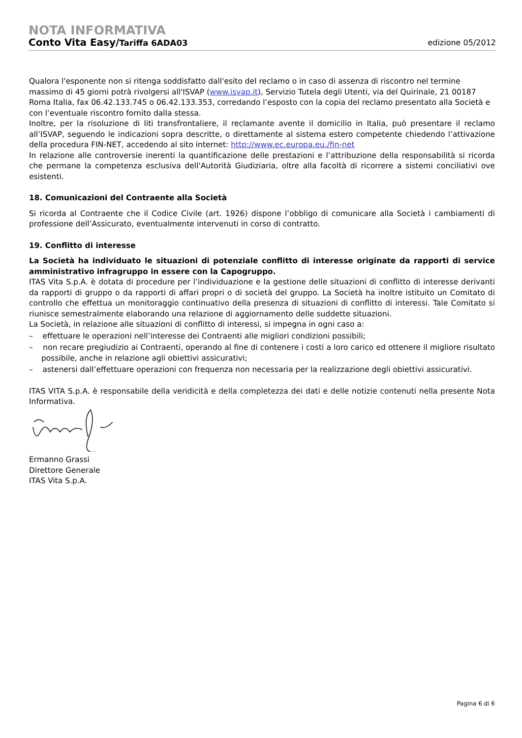NOTA INFORMATIVA
Conto Vita Easy/Tariffa 6ADA03 edizione 05/2012
Qualora l'esponente non si ritenga soddisfatto dall'esito del reclamo o in caso di assenza di riscontro nel termine massimo di 45 giorni potrà rivolgersi all'ISVAP (www.isvap.it), Servizio Tutela degli Utenti, via del Quirinale, 21 00187 Roma Italia, fax 06.42.133.745 o 06.42.133.353, corredando l’esposto con la copia del reclamo presentato alla Società e con l’eventuale riscontro fornito dalla stessa.
Inoltre, per la risoluzione di liti transfrontaliere, il reclamante avente il domicilio in Italia, può presentare il reclamo all’ISVAP, seguendo le indicazioni sopra descritte, o direttamente al sistema estero competente chiedendo l’attivazione della procedura FIN-NET, accedendo al sito internet: http://www.ec.europa.eu./fin-net
In relazione alle controversie inerenti la quantificazione delle prestazioni e l’attribuzione della responsabilità si ricorda che permane la competenza esclusiva dell'Autorità Giudiziaria, oltre alla facoltà di ricorrere a sistemi conciliativi ove esistenti.
18. Comunicazioni del Contraente alla Società
Si ricorda al Contraente che il Codice Civile (art. 1926) dispone l’obbligo di comunicare alla Società i cambiamenti di professione dell’Assicurato, eventualmente intervenuti in corso di contratto.
19. Conflitto di interesse
La Società ha individuato le situazioni di potenziale conflitto di interesse originate da rapporti di service amministrativo infragruppo in essere con la Capogruppo.
ITAS Vita S.p.A. è dotata di procedure per l’individuazione e la gestione delle situazioni di conflitto di interesse derivanti da rapporti di gruppo o da rapporti di affari propri o di società del gruppo. La Società ha inoltre istituito un Comitato di controllo che effettua un monitoraggio continuativo della presenza di situazioni di conflitto di interessi. Tale Comitato si riunisce semestralmente elaborando una relazione di aggiornamento delle suddette situazioni.
La Società, in relazione alle situazioni di conflitto di interessi, si impegna in ogni caso a:
– effettuare le operazioni nell’interesse dei Contraenti alle migliori condizioni possibili;
– non recare pregiudizio ai Contraenti, operando al fine di contenere i costi a loro carico ed ottenere il migliore risultato possibile, anche in relazione agli obiettivi assicurativi;
– astenersi dall’effettuare operazioni con frequenza non necessaria per la realizzazione degli obiettivi assicurativi.
ITAS VITA S.p.A. è responsabile della veridicità e della completezza dei dati e delle notizie contenuti nella presente Nota Informativa.
Ermanno Grassi
Direttore Generale
ITAS Vita S.p.A.
Pagina 6 di 6